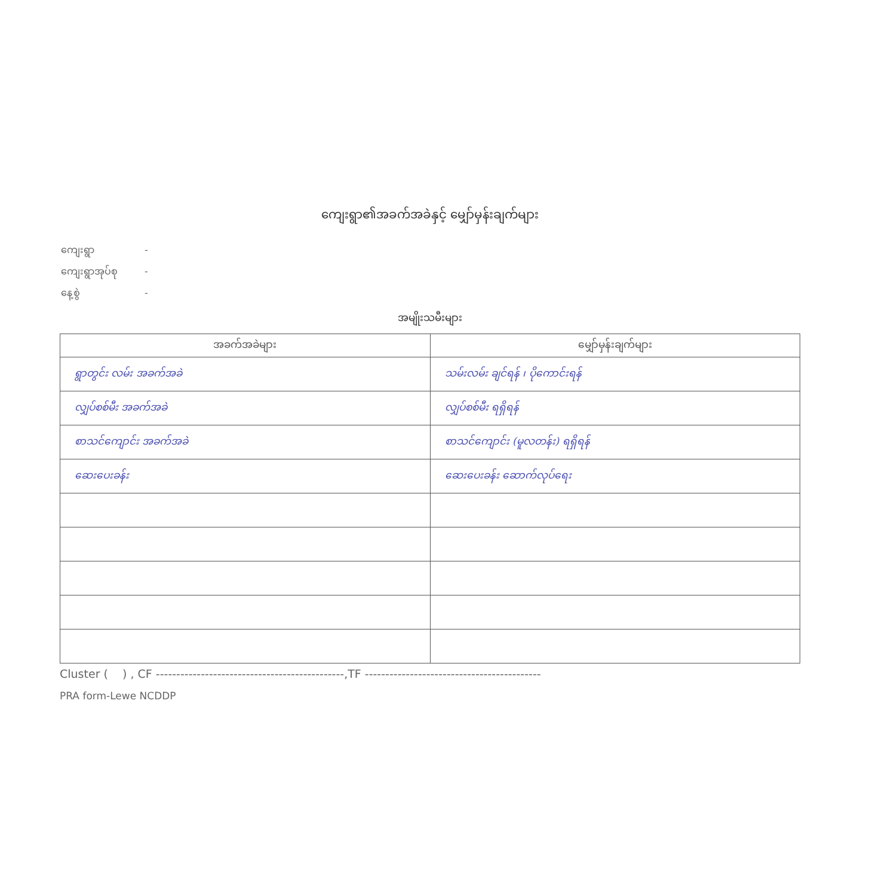ကျေးရွာ၏အခက်အခဲနှင့် မျှော်မှန်းချက်များ
ကျေးရွာ -
ကျေးရွာအုပ်စု -
နေ့စွဲ -
အမျိုးသမီးများ
| အခက်အခဲများ | မျှော်မှန်းချက်များ |
| --- | --- |
| ရွာတွင်း လမ်း အခက်အခဲ | သမ်းလမ်း ချင်ရန် ၊ ပိုကောင်းရန် |
| လျှပ်စစ်မီး အခက်အခဲ | လျှပ်စစ်မီး ရရှိရန် |
| စာသင်ကျောင်း အခက်အခဲ | စာသင်ကျောင်း (မူလတန်း) ရရှိရန် |
| ဆေးပေးခန်း | ဆေးပေးခန်း ဆောက်လုပ်ရေး |
Cluster ( ) , CF ----------------------------------------------,TF -------------------------------------------
PRA form-Lewe NCDDP